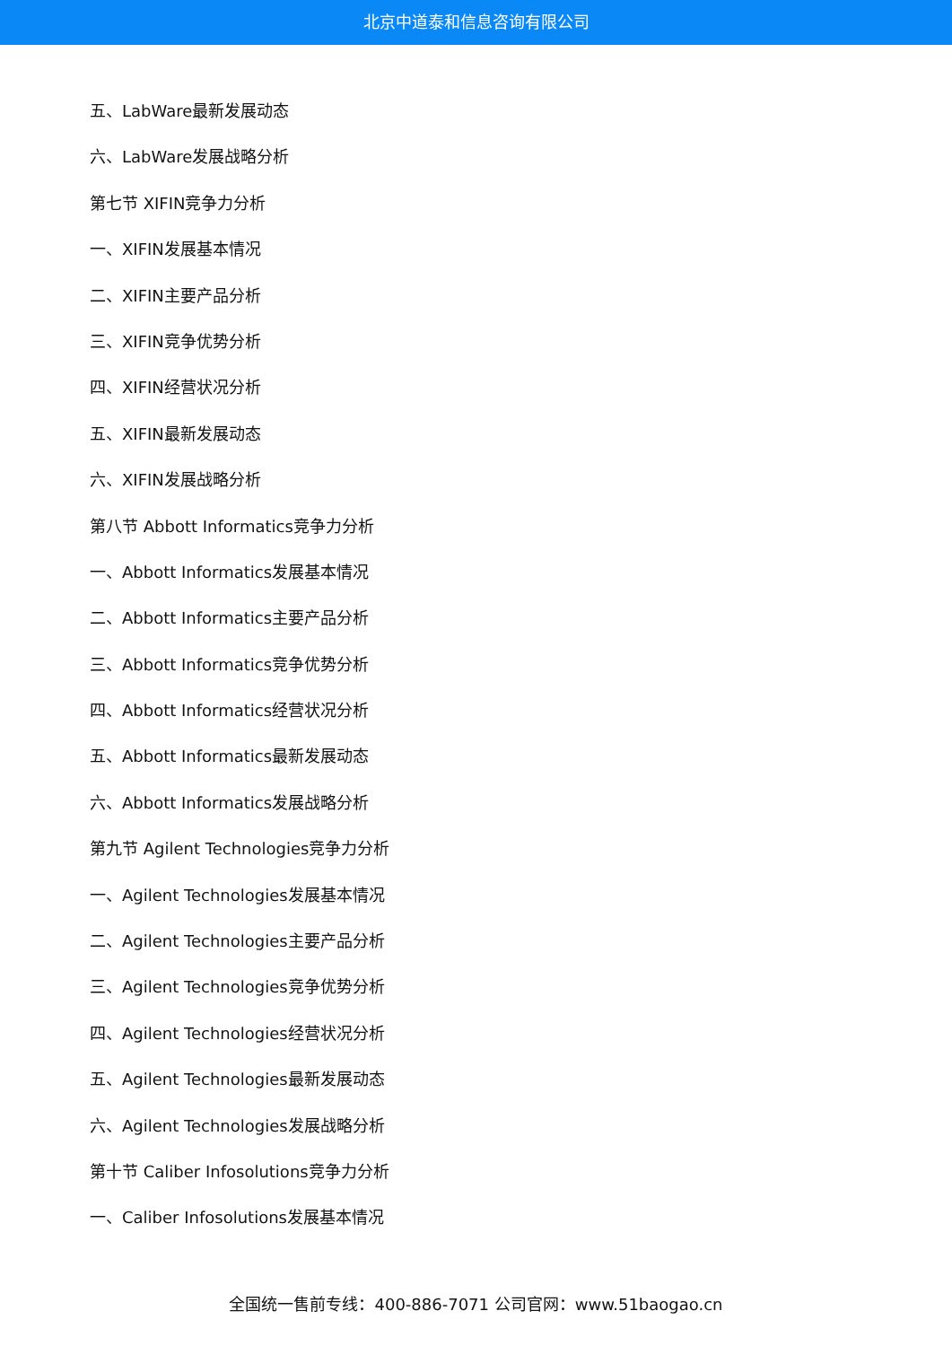北京中道泰和信息咨询有限公司
五、LabWare最新发展动态
六、LabWare发展战略分析
第七节 XIFIN竞争力分析
一、XIFIN发展基本情况
二、XIFIN主要产品分析
三、XIFIN竞争优势分析
四、XIFIN经营状况分析
五、XIFIN最新发展动态
六、XIFIN发展战略分析
第八节 Abbott Informatics竞争力分析
一、Abbott Informatics发展基本情况
二、Abbott Informatics主要产品分析
三、Abbott Informatics竞争优势分析
四、Abbott Informatics经营状况分析
五、Abbott Informatics最新发展动态
六、Abbott Informatics发展战略分析
第九节 Agilent Technologies竞争力分析
一、Agilent Technologies发展基本情况
二、Agilent Technologies主要产品分析
三、Agilent Technologies竞争优势分析
四、Agilent Technologies经营状况分析
五、Agilent Technologies最新发展动态
六、Agilent Technologies发展战略分析
第十节 Caliber Infosolutions竞争力分析
一、Caliber Infosolutions发展基本情况
全国统一售前专线：400-886-7071 公司官网：www.51baogao.cn